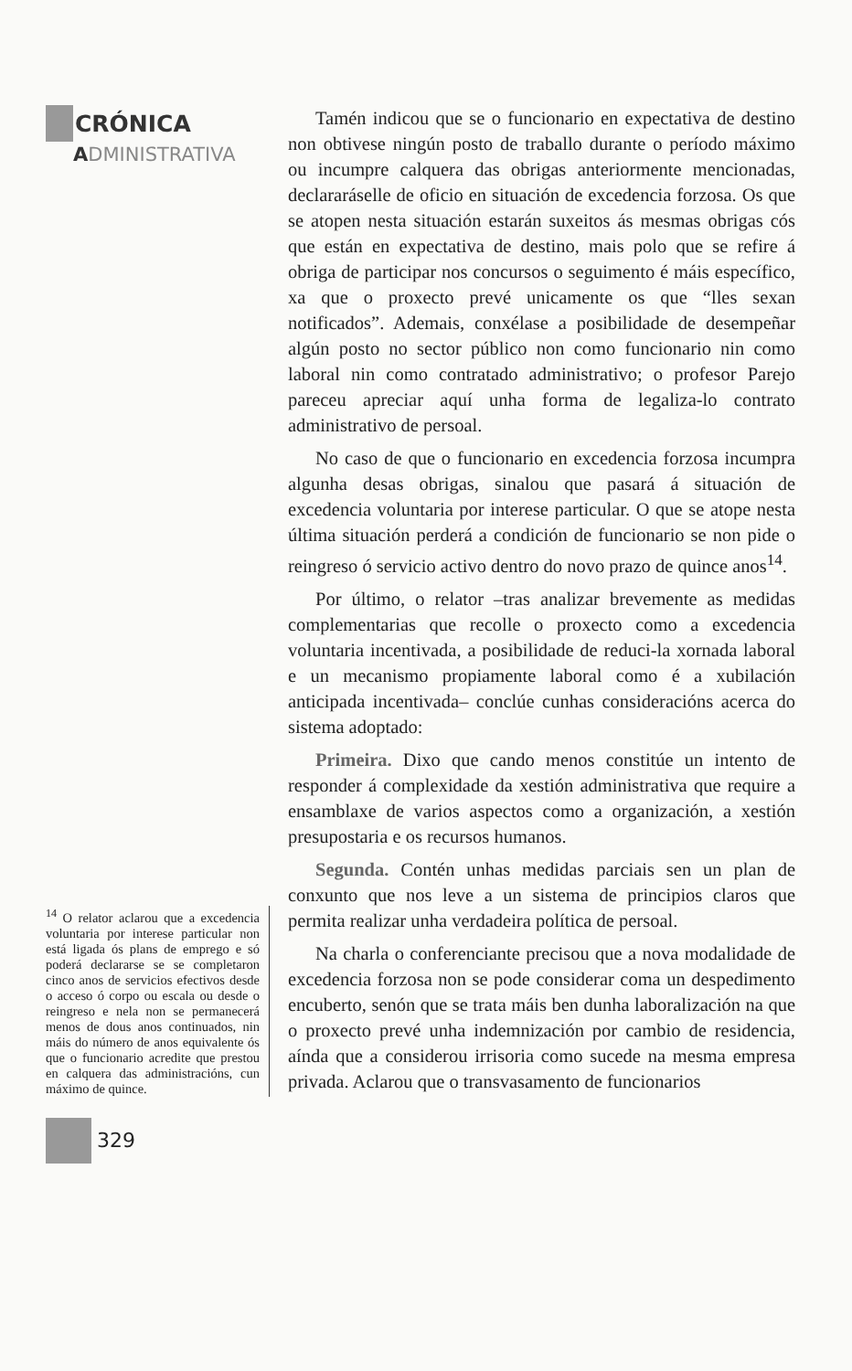CRÓNICA
ADMINISTRATIVA
<sup>14</sup> O relator aclarou que a excedencia voluntaria por interese particular non está ligada ós plans de emprego e só poderá declararse se se completaron cinco anos de servicios efectivos desde o acceso ó corpo ou escala ou desde o reingreso e nela non se permanecerá menos de dous anos continuados, nin máis do número de anos equivalente ós que o funcionario acredite que prestou en calquera das administracións, cun máximo de quince.
Tamén indicou que se o funcionario en expectativa de destino non obtivese ningún posto de traballo durante o período máximo ou incumpre calquera das obrigas anteriormente mencionadas, declararáselle de oficio en situación de excedencia forzosa. Os que se atopen nesta situación estarán suxeitos ás mesmas obrigas cós que están en expectativa de destino, mais polo que se refire á obriga de participar nos concursos o seguimento é máis específico, xa que o proxecto prevé unicamente os que “lles sexan notificados”. Ademais, conxélase a posibilidade de desempeñar algún posto no sector público non como funcionario nin como laboral nin como contratado administrativo; o profesor Parejo pareceu apreciar aquí unha forma de legaliza-lo contrato administrativo de persoal.
No caso de que o funcionario en excedencia forzosa incumpra algunha desas obrigas, sinalou que pasará á situación de excedencia voluntaria por interese particular. O que se atope nesta última situación perderá a condición de funcionario se non pide o reingreso ó servicio activo dentro do novo prazo de quince anos<sup>14</sup>.
Por último, o relator –tras analizar brevemente as medidas complementarias que recolle o proxecto como a excedencia voluntaria incentivada, a posibilidade de reduci-la xornada laboral e un mecanismo propiamente laboral como é a xubilación anticipada incentivada– conclúe cunhas consideracións acerca do sistema adoptado:
Primeira. Dixo que cando menos constitúe un intento de responder á complexidade da xestión administrativa que require a ensamblaxe de varios aspectos como a organización, a xestión presupostaria e os recursos humanos.
Segunda. Contén unhas medidas parciais sen un plan de conxunto que nos leve a un sistema de principios claros que permita realizar unha verdadeira política de persoal.
Na charla o conferenciante precisou que a nova modalidade de excedencia forzosa non se pode considerar coma un despedimento encuberto, senón que se trata máis ben dunha laboralización na que o proxecto prevé unha indemnización por cambio de residencia, aínda que a considerou irrisoria como sucede na mesma empresa privada. Aclarou que o transvasamento de funcionarios
329